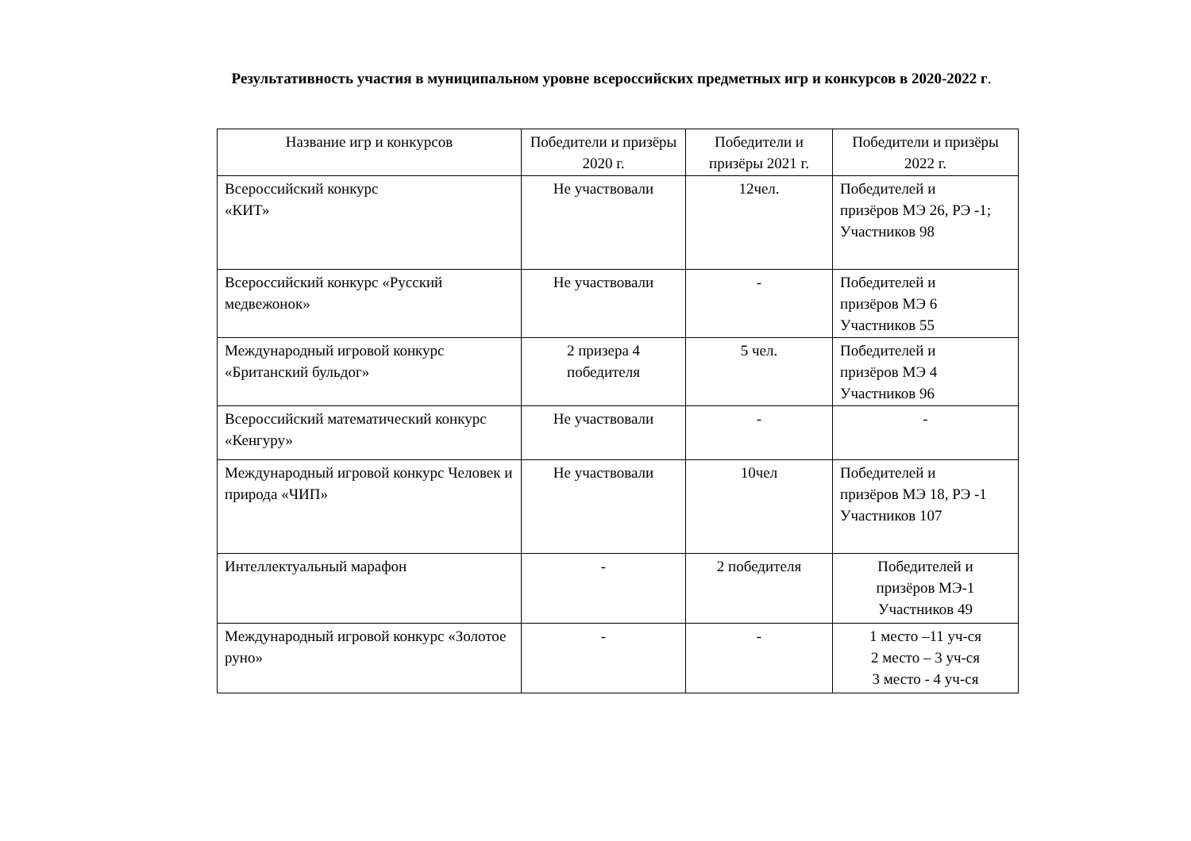Результативность участия в муниципальном уровне всероссийских предметных игр и конкурсов в 2020-2022 г.
| Название игр и конкурсов | Победители и призёры 2020 г. | Победители и призёры 2021 г. | Победители и призёры 2022 г. |
| --- | --- | --- | --- |
| Всероссийский конкурс «КИТ» | Не участвовали | 12чел. | Победителей и призёров МЭ 26, РЭ -1; Участников 98 |
| Всероссийский конкурс «Русский медвежонок» | Не участвовали | - | Победителей и призёров МЭ 6 Участников 55 |
| Международный игровой конкурс «Британский бульдог» | 2 призера 4 победителя | 5 чел. | Победителей и призёров МЭ 4 Участников 96 |
| Всероссийский математический конкурс «Кенгуру» | Не участвовали | - | - |
| Международный игровой конкурс Человек и природа «ЧИП» | Не участвовали | 10чел | Победителей и призёров МЭ 18, РЭ -1 Участников 107 |
| Интеллектуальный марафон | - | 2 победителя | Победителей и призёров МЭ-1 Участников 49 |
| Международный игровой конкурс «Золотое руно» | - | - | 1 место –11 уч-ся 2 место – 3 уч-ся 3 место - 4 уч-ся |